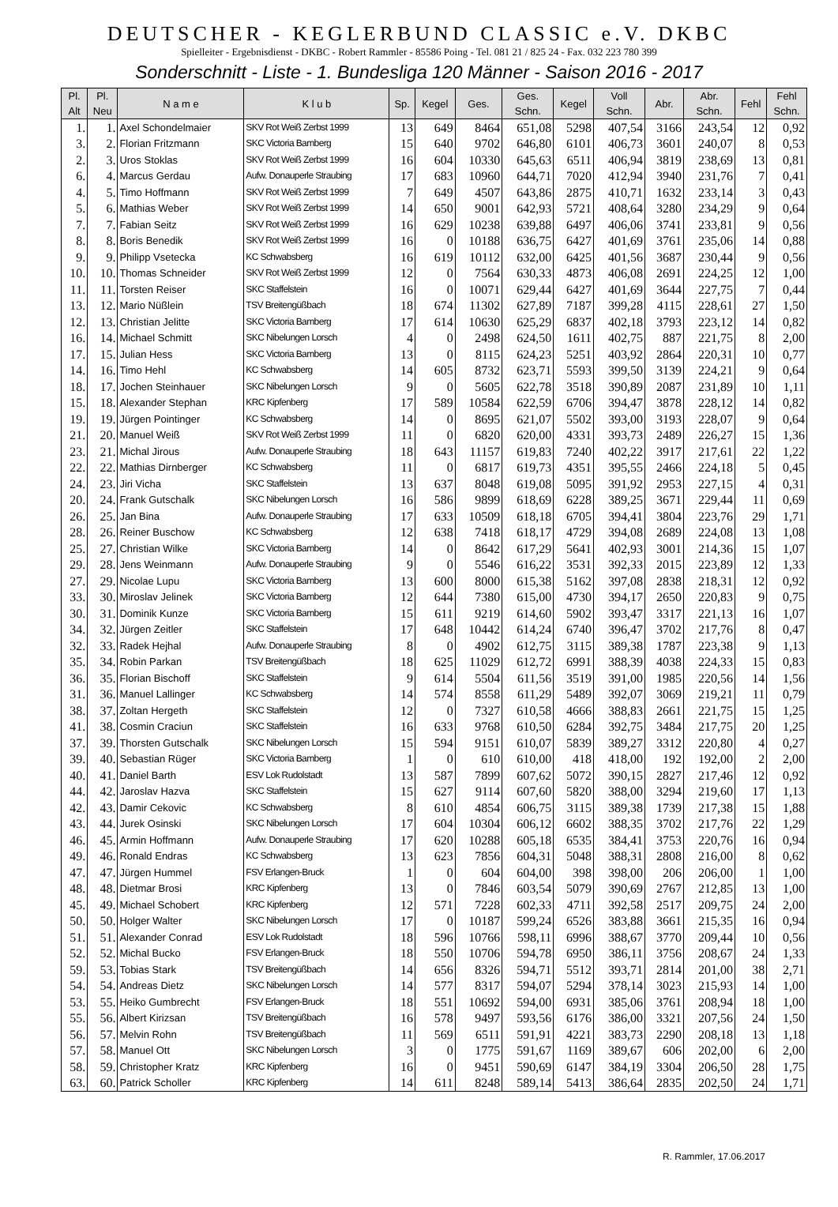DEUTSCHER - KEGLERBUND CLASSIC e.V. DKBC
Spielleiter - Ergebnisdienst - DKBC - Robert Rammler - 85586 Poing - Tel. 081 21 / 825 24 - Fax. 032 223 780 399
Sonderschnitt - Liste - 1. Bundesliga 120 Männer - Saison 2016 - 2017
| Pl. Alt | Pl. Neu | N a m e | K l u b | Sp. | Kegel | Ges. | Ges. Schn. | Kegel | Voll Schn. | Abr. | Abr. Schn. | Fehl | Fehl Schn. |
| --- | --- | --- | --- | --- | --- | --- | --- | --- | --- | --- | --- | --- | --- |
| 1. | 1. | Axel Schondelmaier | SKV Rot Weiß Zerbst 1999 | 13 | 649 | 8464 | 651,08 | 5298 | 407,54 | 3166 | 243,54 | 12 | 0,92 |
| 3. | 2. | Florian Fritzmann | SKC Victoria Bamberg | 15 | 640 | 9702 | 646,80 | 6101 | 406,73 | 3601 | 240,07 | 8 | 0,53 |
| 2. | 3. | Uros Stoklas | SKV Rot Weiß Zerbst 1999 | 16 | 604 | 10330 | 645,63 | 6511 | 406,94 | 3819 | 238,69 | 13 | 0,81 |
| 6. | 4. | Marcus Gerdau | Aufw. Donauperle Straubing | 17 | 683 | 10960 | 644,71 | 7020 | 412,94 | 3940 | 231,76 | 7 | 0,41 |
| 4. | 5. | Timo Hoffmann | SKV Rot Weiß Zerbst 1999 | 7 | 649 | 4507 | 643,86 | 2875 | 410,71 | 1632 | 233,14 | 3 | 0,43 |
| 5. | 6. | Mathias Weber | SKV Rot Weiß Zerbst 1999 | 14 | 650 | 9001 | 642,93 | 5721 | 408,64 | 3280 | 234,29 | 9 | 0,64 |
| 7. | 7. | Fabian Seitz | SKV Rot Weiß Zerbst 1999 | 16 | 629 | 10238 | 639,88 | 6497 | 406,06 | 3741 | 233,81 | 9 | 0,56 |
| 8. | 8. | Boris Benedik | SKV Rot Weiß Zerbst 1999 | 16 | 0 | 10188 | 636,75 | 6427 | 401,69 | 3761 | 235,06 | 14 | 0,88 |
| 9. | 9. | Philipp Vsetecka | KC Schwabsberg | 16 | 619 | 10112 | 632,00 | 6425 | 401,56 | 3687 | 230,44 | 9 | 0,56 |
| 10. | 10. | Thomas Schneider | SKV Rot Weiß Zerbst 1999 | 12 | 0 | 7564 | 630,33 | 4873 | 406,08 | 2691 | 224,25 | 12 | 1,00 |
| 11. | 11. | Torsten Reiser | SKC Staffelstein | 16 | 0 | 10071 | 629,44 | 6427 | 401,69 | 3644 | 227,75 | 7 | 0,44 |
| 13. | 12. | Mario Nüßlein | TSV Breitengüßbach | 18 | 674 | 11302 | 627,89 | 7187 | 399,28 | 4115 | 228,61 | 27 | 1,50 |
| 12. | 13. | Christian Jelitte | SKC Victoria Bamberg | 17 | 614 | 10630 | 625,29 | 6837 | 402,18 | 3793 | 223,12 | 14 | 0,82 |
| 16. | 14. | Michael Schmitt | SKC Nibelungen Lorsch | 4 | 0 | 2498 | 624,50 | 1611 | 402,75 | 887 | 221,75 | 8 | 2,00 |
| 17. | 15. | Julian Hess | SKC Victoria Bamberg | 13 | 0 | 8115 | 624,23 | 5251 | 403,92 | 2864 | 220,31 | 10 | 0,77 |
| 14. | 16. | Timo Hehl | KC Schwabsberg | 14 | 605 | 8732 | 623,71 | 5593 | 399,50 | 3139 | 224,21 | 9 | 0,64 |
| 18. | 17. | Jochen Steinhauer | SKC Nibelungen Lorsch | 9 | 0 | 5605 | 622,78 | 3518 | 390,89 | 2087 | 231,89 | 10 | 1,11 |
| 15. | 18. | Alexander Stephan | KRC Kipfenberg | 17 | 589 | 10584 | 622,59 | 6706 | 394,47 | 3878 | 228,12 | 14 | 0,82 |
| 19. | 19. | Jürgen Pointinger | KC Schwabsberg | 14 | 0 | 8695 | 621,07 | 5502 | 393,00 | 3193 | 228,07 | 9 | 0,64 |
| 21. | 20. | Manuel Weiß | SKV Rot Weiß Zerbst 1999 | 11 | 0 | 6820 | 620,00 | 4331 | 393,73 | 2489 | 226,27 | 15 | 1,36 |
| 23. | 21. | Michal Jirous | Aufw. Donauperle Straubing | 18 | 643 | 11157 | 619,83 | 7240 | 402,22 | 3917 | 217,61 | 22 | 1,22 |
| 22. | 22. | Mathias Dirnberger | KC Schwabsberg | 11 | 0 | 6817 | 619,73 | 4351 | 395,55 | 2466 | 224,18 | 5 | 0,45 |
| 24. | 23. | Jiri Vicha | SKC Staffelstein | 13 | 637 | 8048 | 619,08 | 5095 | 391,92 | 2953 | 227,15 | 4 | 0,31 |
| 20. | 24. | Frank Gutschalk | SKC Nibelungen Lorsch | 16 | 586 | 9899 | 618,69 | 6228 | 389,25 | 3671 | 229,44 | 11 | 0,69 |
| 26. | 25. | Jan Bina | Aufw. Donauperle Straubing | 17 | 633 | 10509 | 618,18 | 6705 | 394,41 | 3804 | 223,76 | 29 | 1,71 |
| 28. | 26. | Reiner Buschow | KC Schwabsberg | 12 | 638 | 7418 | 618,17 | 4729 | 394,08 | 2689 | 224,08 | 13 | 1,08 |
| 25. | 27. | Christian Wilke | SKC Victoria Bamberg | 14 | 0 | 8642 | 617,29 | 5641 | 402,93 | 3001 | 214,36 | 15 | 1,07 |
| 29. | 28. | Jens Weinmann | Aufw. Donauperle Straubing | 9 | 0 | 5546 | 616,22 | 3531 | 392,33 | 2015 | 223,89 | 12 | 1,33 |
| 27. | 29. | Nicolae Lupu | SKC Victoria Bamberg | 13 | 600 | 8000 | 615,38 | 5162 | 397,08 | 2838 | 218,31 | 12 | 0,92 |
| 33. | 30. | Miroslav Jelinek | SKC Victoria Bamberg | 12 | 644 | 7380 | 615,00 | 4730 | 394,17 | 2650 | 220,83 | 9 | 0,75 |
| 30. | 31. | Dominik Kunze | SKC Victoria Bamberg | 15 | 611 | 9219 | 614,60 | 5902 | 393,47 | 3317 | 221,13 | 16 | 1,07 |
| 34. | 32. | Jürgen Zeitler | SKC Staffelstein | 17 | 648 | 10442 | 614,24 | 6740 | 396,47 | 3702 | 217,76 | 8 | 0,47 |
| 32. | 33. | Radek Hejhal | Aufw. Donauperle Straubing | 8 | 0 | 4902 | 612,75 | 3115 | 389,38 | 1787 | 223,38 | 9 | 1,13 |
| 35. | 34. | Robin Parkan | TSV Breitengüßbach | 18 | 625 | 11029 | 612,72 | 6991 | 388,39 | 4038 | 224,33 | 15 | 0,83 |
| 36. | 35. | Florian Bischoff | SKC Staffelstein | 9 | 614 | 5504 | 611,56 | 3519 | 391,00 | 1985 | 220,56 | 14 | 1,56 |
| 31. | 36. | Manuel Lallinger | KC Schwabsberg | 14 | 574 | 8558 | 611,29 | 5489 | 392,07 | 3069 | 219,21 | 11 | 0,79 |
| 38. | 37. | Zoltan Hergeth | SKC Staffelstein | 12 | 0 | 7327 | 610,58 | 4666 | 388,83 | 2661 | 221,75 | 15 | 1,25 |
| 41. | 38. | Cosmin Craciun | SKC Staffelstein | 16 | 633 | 9768 | 610,50 | 6284 | 392,75 | 3484 | 217,75 | 20 | 1,25 |
| 37. | 39. | Thorsten Gutschalk | SKC Nibelungen Lorsch | 15 | 594 | 9151 | 610,07 | 5839 | 389,27 | 3312 | 220,80 | 4 | 0,27 |
| 39. | 40. | Sebastian Rüger | SKC Victoria Bamberg | 1 | 0 | 610 | 610,00 | 418 | 418,00 | 192 | 192,00 | 2 | 2,00 |
| 40. | 41. | Daniel Barth | ESV Lok Rudolstadt | 13 | 587 | 7899 | 607,62 | 5072 | 390,15 | 2827 | 217,46 | 12 | 0,92 |
| 44. | 42. | Jaroslav Hazva | SKC Staffelstein | 15 | 627 | 9114 | 607,60 | 5820 | 388,00 | 3294 | 219,60 | 17 | 1,13 |
| 42. | 43. | Damir Cekovic | KC Schwabsberg | 8 | 610 | 4854 | 606,75 | 3115 | 389,38 | 1739 | 217,38 | 15 | 1,88 |
| 43. | 44. | Jurek Osinski | SKC Nibelungen Lorsch | 17 | 604 | 10304 | 606,12 | 6602 | 388,35 | 3702 | 217,76 | 22 | 1,29 |
| 46. | 45. | Armin Hoffmann | Aufw. Donauperle Straubing | 17 | 620 | 10288 | 605,18 | 6535 | 384,41 | 3753 | 220,76 | 16 | 0,94 |
| 49. | 46. | Ronald Endras | KC Schwabsberg | 13 | 623 | 7856 | 604,31 | 5048 | 388,31 | 2808 | 216,00 | 8 | 0,62 |
| 47. | 47. | Jürgen Hummel | FSV Erlangen-Bruck | 1 | 0 | 604 | 604,00 | 398 | 398,00 | 206 | 206,00 | 1 | 1,00 |
| 48. | 48. | Dietmar Brosi | KRC Kipfenberg | 13 | 0 | 7846 | 603,54 | 5079 | 390,69 | 2767 | 212,85 | 13 | 1,00 |
| 45. | 49. | Michael Schobert | KRC Kipfenberg | 12 | 571 | 7228 | 602,33 | 4711 | 392,58 | 2517 | 209,75 | 24 | 2,00 |
| 50. | 50. | Holger Walter | SKC Nibelungen Lorsch | 17 | 0 | 10187 | 599,24 | 6526 | 383,88 | 3661 | 215,35 | 16 | 0,94 |
| 51. | 51. | Alexander Conrad | ESV Lok Rudolstadt | 18 | 596 | 10766 | 598,11 | 6996 | 388,67 | 3770 | 209,44 | 10 | 0,56 |
| 52. | 52. | Michal Bucko | FSV Erlangen-Bruck | 18 | 550 | 10706 | 594,78 | 6950 | 386,11 | 3756 | 208,67 | 24 | 1,33 |
| 59. | 53. | Tobias Stark | TSV Breitengüßbach | 14 | 656 | 8326 | 594,71 | 5512 | 393,71 | 2814 | 201,00 | 38 | 2,71 |
| 54. | 54. | Andreas Dietz | SKC Nibelungen Lorsch | 14 | 577 | 8317 | 594,07 | 5294 | 378,14 | 3023 | 215,93 | 14 | 1,00 |
| 53. | 55. | Heiko Gumbrecht | FSV Erlangen-Bruck | 18 | 551 | 10692 | 594,00 | 6931 | 385,06 | 3761 | 208,94 | 18 | 1,00 |
| 55. | 56. | Albert Kirizsan | TSV Breitengüßbach | 16 | 578 | 9497 | 593,56 | 6176 | 386,00 | 3321 | 207,56 | 24 | 1,50 |
| 56. | 57. | Melvin Rohn | TSV Breitengüßbach | 11 | 569 | 6511 | 591,91 | 4221 | 383,73 | 2290 | 208,18 | 13 | 1,18 |
| 57. | 58. | Manuel Ott | SKC Nibelungen Lorsch | 3 | 0 | 1775 | 591,67 | 1169 | 389,67 | 606 | 202,00 | 6 | 2,00 |
| 58. | 59. | Christopher Kratz | KRC Kipfenberg | 16 | 0 | 9451 | 590,69 | 6147 | 384,19 | 3304 | 206,50 | 28 | 1,75 |
| 63. | 60. | Patrick Scholler | KRC Kipfenberg | 14 | 611 | 8248 | 589,14 | 5413 | 386,64 | 2835 | 202,50 | 24 | 1,71 |
R. Rammler, 17.06.2017